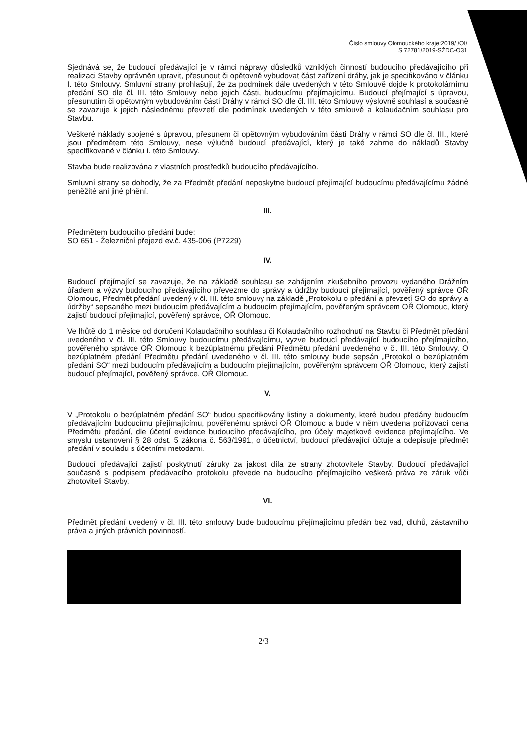Číslo smlouvy Olomouckého kraje:2019/ /OI/
S 72781/2019-SŽDC-O31
Sjednává se, že budoucí předávající je v rámci nápravy důsledků vzniklých činností budoucího předávajícího při realizaci Stavby oprávněn upravit, přesunout či opětovně vybudovat část zařízení dráhy, jak je specifikováno v článku I. této Smlouvy. Smluvní strany prohlašují, že za podmínek dále uvedených v této Smlouvě dojde k protokolárnímu předání SO dle čl. III. této Smlouvy nebo jejich části, budoucímu přejímajícímu. Budoucí přejímající s úpravou, přesunutím či opětovným vybudováním části Dráhy v rámci SO dle čl. III. této Smlouvy výslovně souhlasí a současně se zavazuje k jejich následnému převzetí dle podmínek uvedených v této smlouvě a kolaudačním souhlasu pro Stavbu.
Veškeré náklady spojené s úpravou, přesunem či opětovným vybudováním části Dráhy v rámci SO dle čl. III., které jsou předmětem této Smlouvy, nese výlučně budoucí předávající, který je také zahrne do nákladů Stavby specifikované v článku I. této Smlouvy.
Stavba bude realizována z vlastních prostředků budoucího předávajícího.
Smluvní strany se dohodly, že za Předmět předání neposkytne budoucí přejímající budoucímu předávajícímu žádné peněžité ani jiné plnění.
III.
Předmětem budoucího předání bude:
SO 651 - Železniční přejezd ev.č. 435-006 (P7229)
IV.
Budoucí přejímající se zavazuje, že na základě souhlasu se zahájením zkušebního provozu vydaného Drážním úřadem a výzvy budoucího předávajícího převezme do správy a údržby budoucí přejímající, pověřený správce OŘ Olomouc, Předmět předání uvedený v čl. III. této smlouvy na základě „Protokolu o předání a převzetí SO do správy a údržby“ sepsaného mezi budoucím předávajícím a budoucím přejímajícím, pověřeným správcem OŘ Olomouc, který zajistí budoucí přejímající, pověřený správce, OŘ Olomouc.
Ve lhůtě do 1 měsíce od doručení Kolaudačního souhlasu či Kolaudačního rozhodnutí na Stavbu či Předmět předání uvedeného v čl. III. této Smlouvy budoucímu předávajícímu, vyzve budoucí předávající budoucího přejímajícího, pověřeného správce OŘ Olomouc k bezúplatnému předání Předmětu předání uvedeného v čl. III. této Smlouvy. O bezúplatném předání Předmětu předání uvedeného v čl. III. této smlouvy bude sepsán „Protokol o bezúplatném předání SO“ mezi budoucím předávajícím a budoucím přejímajícím, pověřeným správcem OŘ Olomouc, který zajistí budoucí přejímající, pověřený správce, OŘ Olomouc.
V.
V „Protokolu o bezúplatném předání SO“ budou specifikovány listiny a dokumenty, které budou předány budoucím předávajícím budoucímu přejímajícímu, pověřenému správci OŘ Olomouc a bude v něm uvedena pořizovací cena Předmětu předání, dle účetní evidence budoucího předávajícího, pro účely majetkové evidence přejímajícího. Ve smyslu ustanovení § 28 odst. 5 zákona č. 563/1991, o účetnictví, budoucí předávající účtuje a odepisuje předmět předání v souladu s účetními metodami.
Budoucí předávající zajistí poskytnutí záruky za jakost díla ze strany zhotovitele Stavby. Budoucí předávající současně s podpisem předávacího protokolu převede na budoucího přejímajícího veškerá práva ze záruk vůči zhotoviteli Stavby.
VI.
Předmět předání uvedený v čl. III. této smlouvy bude budoucímu přejímajícímu předán bez vad, dluhů, zástavního práva a jiných právních povinností.
2/3